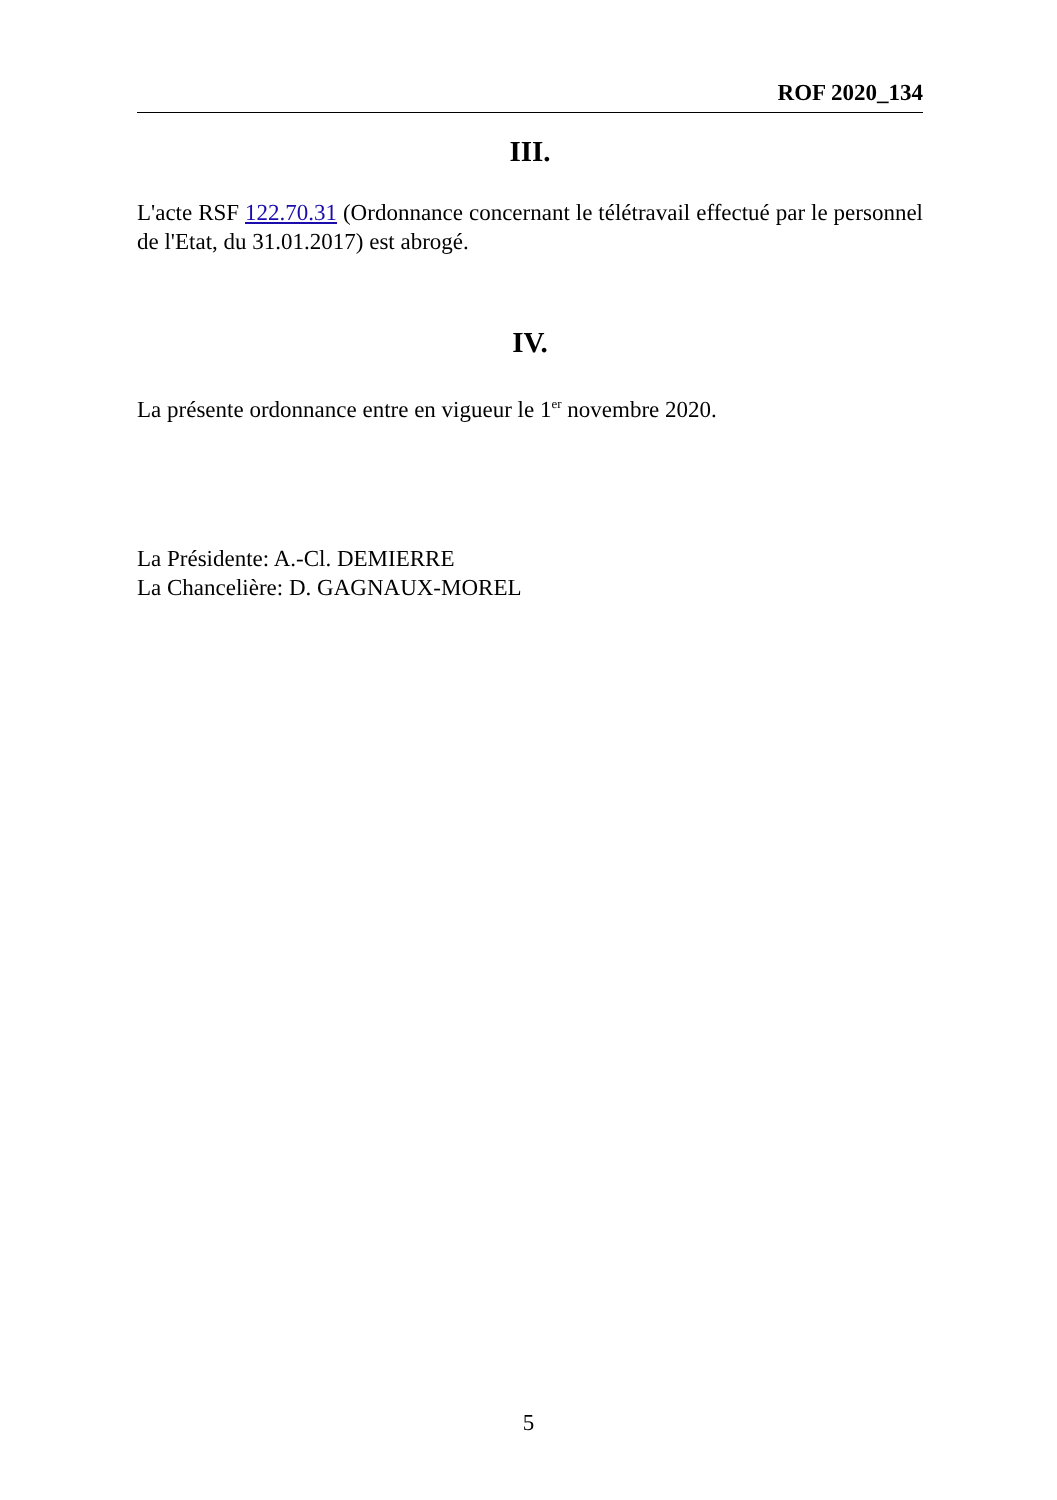ROF 2020_134
III.
L'acte RSF 122.70.31 (Ordonnance concernant le télétravail effectué par le personnel de l'Etat, du 31.01.2017) est abrogé.
IV.
La présente ordonnance entre en vigueur le 1<sup>er</sup> novembre 2020.
La Présidente: A.-Cl. DEMIERRE
La Chancelière: D. GAGNAUX-MOREL
5